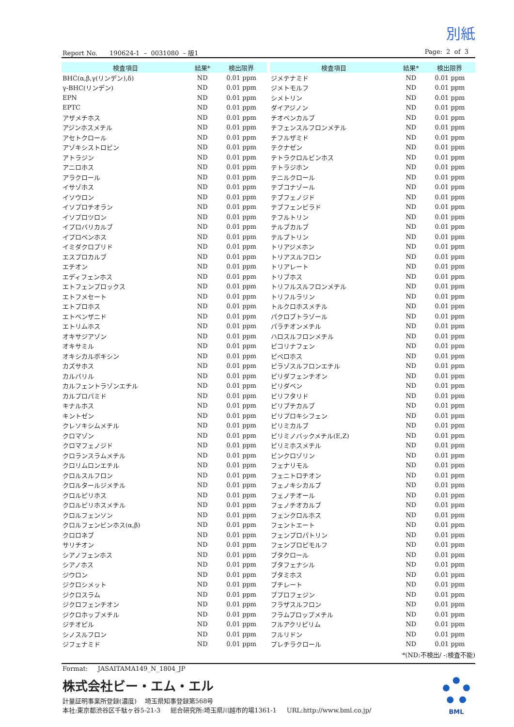別紙
Report No. 190624-1 – 0031080 – 版1 Page: 2 of 3
| 検査項目 | 結果* | 検出限界 |
| --- | --- | --- |
| BHC(α,β,γ(リンデン),δ) | ND | 0.01 ppm |
| γ-BHC(リンデン) | ND | 0.01 ppm |
| EPN | ND | 0.01 ppm |
| EPTC | ND | 0.01 ppm |
| アザメチホス | ND | 0.01 ppm |
| アジンホスメチル | ND | 0.01 ppm |
| アセトクロール | ND | 0.01 ppm |
| アゾキシストロビン | ND | 0.01 ppm |
| アトラジン | ND | 0.01 ppm |
| アニロホス | ND | 0.01 ppm |
| アラクロール | ND | 0.01 ppm |
| イサゾホス | ND | 0.01 ppm |
| イソウロン | ND | 0.01 ppm |
| イソプロチオラン | ND | 0.01 ppm |
| イソプロツロン | ND | 0.01 ppm |
| イプロバリカルブ | ND | 0.01 ppm |
| イプロベンホス | ND | 0.01 ppm |
| イミダクロプリド | ND | 0.01 ppm |
| エスプロカルブ | ND | 0.01 ppm |
| エチオン | ND | 0.01 ppm |
| エディフェンホス | ND | 0.01 ppm |
| エトフェンプロックス | ND | 0.01 ppm |
| エトフメセート | ND | 0.01 ppm |
| エトプロホス | ND | 0.01 ppm |
| エトベンザニド | ND | 0.01 ppm |
| エトリムホス | ND | 0.01 ppm |
| オキサジアゾン | ND | 0.01 ppm |
| オキサミル | ND | 0.01 ppm |
| オキシカルボキシン | ND | 0.01 ppm |
| カズサホス | ND | 0.01 ppm |
| カルバリル | ND | 0.01 ppm |
| カルフェントラゾンエチル | ND | 0.01 ppm |
| カルプロパミド | ND | 0.01 ppm |
| キナルホス | ND | 0.01 ppm |
| キントゼン | ND | 0.01 ppm |
| クレソキシムメチル | ND | 0.01 ppm |
| クロマゾン | ND | 0.01 ppm |
| クロマフェノジド | ND | 0.01 ppm |
| クロランスラムメチル | ND | 0.01 ppm |
| クロリムロンエチル | ND | 0.01 ppm |
| クロルスルフロン | ND | 0.01 ppm |
| クロルタールジメチル | ND | 0.01 ppm |
| クロルピリホス | ND | 0.01 ppm |
| クロルピリホスメチル | ND | 0.01 ppm |
| クロルフェンソン | ND | 0.01 ppm |
| クロルフェンビンホス(α,β) | ND | 0.01 ppm |
| クロロネブ | ND | 0.01 ppm |
| サリチオン | ND | 0.01 ppm |
| シアノフェンホス | ND | 0.01 ppm |
| シアノホス | ND | 0.01 ppm |
| ジウロン | ND | 0.01 ppm |
| ジクロシメット | ND | 0.01 ppm |
| ジクロスラム | ND | 0.01 ppm |
| ジクロフェンチオン | ND | 0.01 ppm |
| ジクロホップメチル | ND | 0.01 ppm |
| ジチオピル | ND | 0.01 ppm |
| シノスルフロン | ND | 0.01 ppm |
| ジフェナミド | ND | 0.01 ppm |
| 検査項目 | 結果* | 検出限界 |
| --- | --- | --- |
| ジメテナミド | ND | 0.01 ppm |
| ジメトモルフ | ND | 0.01 ppm |
| シメトリン | ND | 0.01 ppm |
| ダイアジノン | ND | 0.01 ppm |
| チオベンカルブ | ND | 0.01 ppm |
| チフェンスルフロンメチル | ND | 0.01 ppm |
| チフルザミド | ND | 0.01 ppm |
| テクナゼン | ND | 0.01 ppm |
| テトラクロルビンホス | ND | 0.01 ppm |
| テトラジホン | ND | 0.01 ppm |
| テニルクロール | ND | 0.01 ppm |
| テブコナゾール | ND | 0.01 ppm |
| テブフェノジド | ND | 0.01 ppm |
| テブフェンピラド | ND | 0.01 ppm |
| テフルトリン | ND | 0.01 ppm |
| テルブカルブ | ND | 0.01 ppm |
| テルブトリン | ND | 0.01 ppm |
| トリアジメホン | ND | 0.01 ppm |
| トリアスルフロン | ND | 0.01 ppm |
| トリアレート | ND | 0.01 ppm |
| トリブホス | ND | 0.01 ppm |
| トリフルスルフロンメチル | ND | 0.01 ppm |
| トリフルラリン | ND | 0.01 ppm |
| トルクロホスメチル | ND | 0.01 ppm |
| パクロブトラゾール | ND | 0.01 ppm |
| パラチオンメチル | ND | 0.01 ppm |
| ハロスルフロンメチル | ND | 0.01 ppm |
| ピコリナフェン | ND | 0.01 ppm |
| ピペロホス | ND | 0.01 ppm |
| ピラゾスルフロンエチル | ND | 0.01 ppm |
| ピリダフェンチオン | ND | 0.01 ppm |
| ピリダベン | ND | 0.01 ppm |
| ピリフタリド | ND | 0.01 ppm |
| ピリブチカルブ | ND | 0.01 ppm |
| ピリプロキシフェン | ND | 0.01 ppm |
| ピリミカルブ | ND | 0.01 ppm |
| ピリミノバックメチル(E,Z) | ND | 0.01 ppm |
| ピリミホスメチル | ND | 0.01 ppm |
| ビンクロゾリン | ND | 0.01 ppm |
| フェナリモル | ND | 0.01 ppm |
| フェニトロチオン | ND | 0.01 ppm |
| フェノキシカルブ | ND | 0.01 ppm |
| フェノチオール | ND | 0.01 ppm |
| フェノチオカルブ | ND | 0.01 ppm |
| フェンクロルホス | ND | 0.01 ppm |
| フェントエート | ND | 0.01 ppm |
| フェンプロパトリン | ND | 0.01 ppm |
| フェンプロピモルフ | ND | 0.01 ppm |
| ブタクロール | ND | 0.01 ppm |
| ブタフェナシル | ND | 0.01 ppm |
| ブタミホス | ND | 0.01 ppm |
| ブチレート | ND | 0.01 ppm |
| ブプロフェジン | ND | 0.01 ppm |
| フラザスルフロン | ND | 0.01 ppm |
| フラムプロップメチル | ND | 0.01 ppm |
| フルアクリピリム | ND | 0.01 ppm |
| フルリドン | ND | 0.01 ppm |
| プレチラクロール | ND | 0.01 ppm |
*(ND:不検出/ -:検査不能)
Format: JASAITAMA149_N_1804_JP
株式会社ビー・エム・エル
計量証明事業所登録(濃度) 埼玉県知事登録第568号
本社:東京都渋谷区千駄ヶ谷5-21-3 総合研究所:埼玉県川越市的場1361-1 URL:http://www.bml.co.jp/
BML